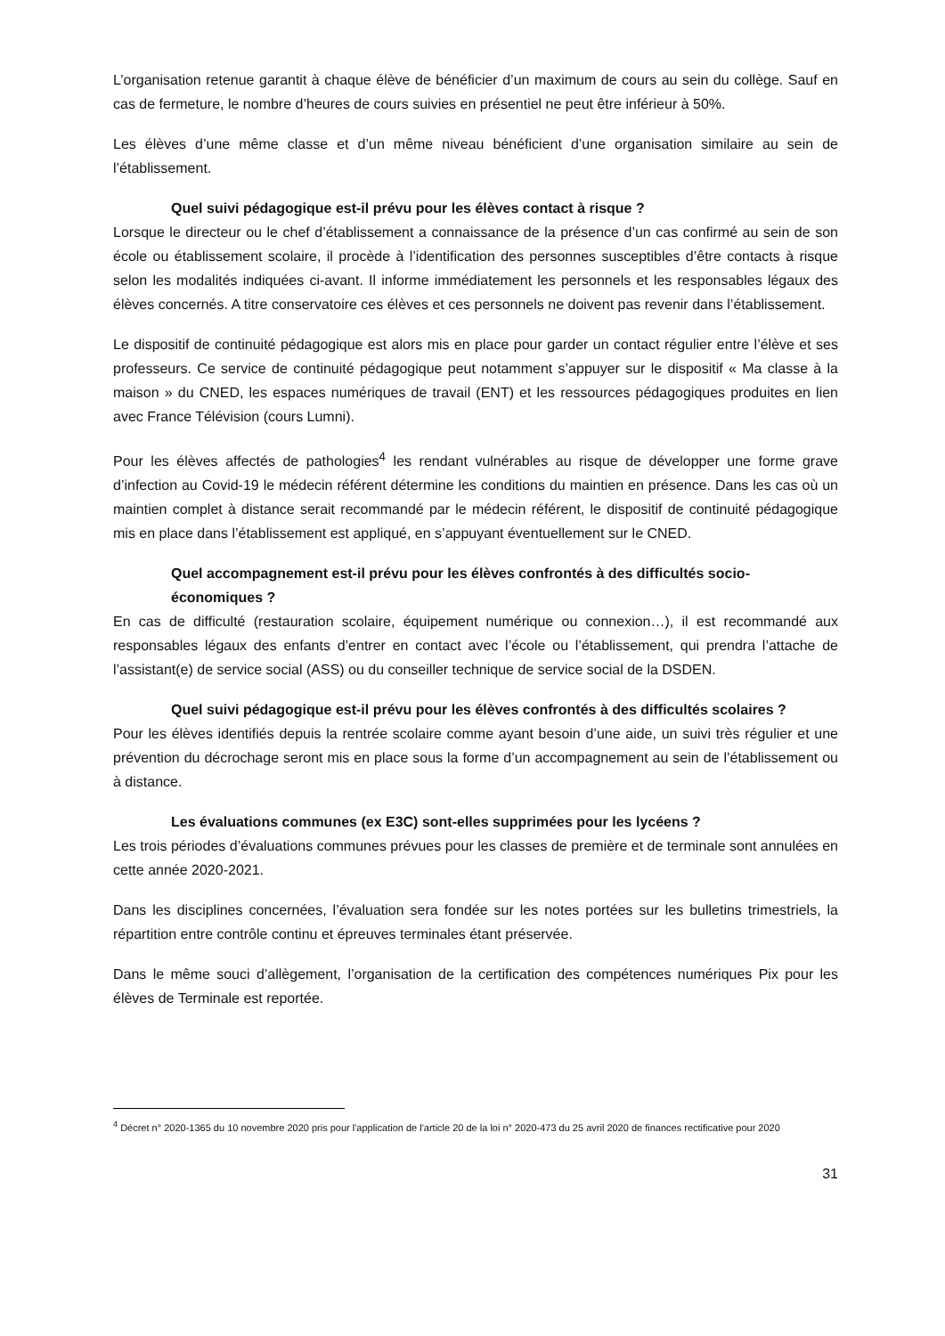L’organisation retenue garantit à chaque élève de bénéficier d’un maximum de cours au sein du collège. Sauf en cas de fermeture, le nombre d’heures de cours suivies en présentiel ne peut être inférieur à 50%.
Les élèves d’une même classe et d’un même niveau bénéficient d’une organisation similaire au sein de l’établissement.
Quel suivi pédagogique est-il prévu pour les élèves contact à risque ?
Lorsque le directeur ou le chef d’établissement a connaissance de la présence d’un cas confirmé au sein de son école ou établissement scolaire, il procède à l’identification des personnes susceptibles d’être contacts à risque selon les modalités indiquées ci-avant. Il informe immédiatement les personnels et les responsables légaux des élèves concernés. A titre conservatoire ces élèves et ces personnels ne doivent pas revenir dans l’établissement.
Le dispositif de continuité pédagogique est alors mis en place pour garder un contact régulier entre l’élève et ses professeurs. Ce service de continuité pédagogique peut notamment s’appuyer sur le dispositif « Ma classe à la maison » du CNED, les espaces numériques de travail (ENT) et les ressources pédagogiques produites en lien avec France Télévision (cours Lumni).
Pour les élèves affectés de pathologies<sup>4</sup> les rendant vulnérables au risque de développer une forme grave d’infection au Covid-19 le médecin référent détermine les conditions du maintien en présence. Dans les cas où un maintien complet à distance serait recommandé par le médecin référent, le dispositif de continuité pédagogique mis en place dans l’établissement est appliqué, en s’appuyant éventuellement sur le CNED.
Quel accompagnement est-il prévu pour les élèves confrontés à des difficultés socio-économiques ?
En cas de difficulté (restauration scolaire, équipement numérique ou connexion…), il est recommandé aux responsables légaux des enfants d’entrer en contact avec l’école ou l’établissement, qui prendra l’attache de l’assistant(e) de service social (ASS) ou du conseiller technique de service social de la DSDEN.
Quel suivi pédagogique est-il prévu pour les élèves confrontés à des difficultés scolaires ?
Pour les élèves identifiés depuis la rentrée scolaire comme ayant besoin d’une aide, un suivi très régulier et une prévention du décrochage seront mis en place sous la forme d’un accompagnement au sein de l’établissement ou à distance.
Les évaluations communes (ex E3C) sont-elles supprimées pour les lycéens ?
Les trois périodes d’évaluations communes prévues pour les classes de première et de terminale sont annulées en cette année 2020-2021.
Dans les disciplines concernées, l’évaluation sera fondée sur les notes portées sur les bulletins trimestriels, la répartition entre contrôle continu et épreuves terminales étant préservée.
Dans le même souci d’allègement, l’organisation de la certification des compétences numériques Pix pour les élèves de Terminale est reportée.
<sup>4</sup> Décret n° 2020-1365 du 10 novembre 2020 pris pour l'application de l'article 20 de la loi n° 2020-473 du 25 avril 2020 de finances rectificative pour 2020
31